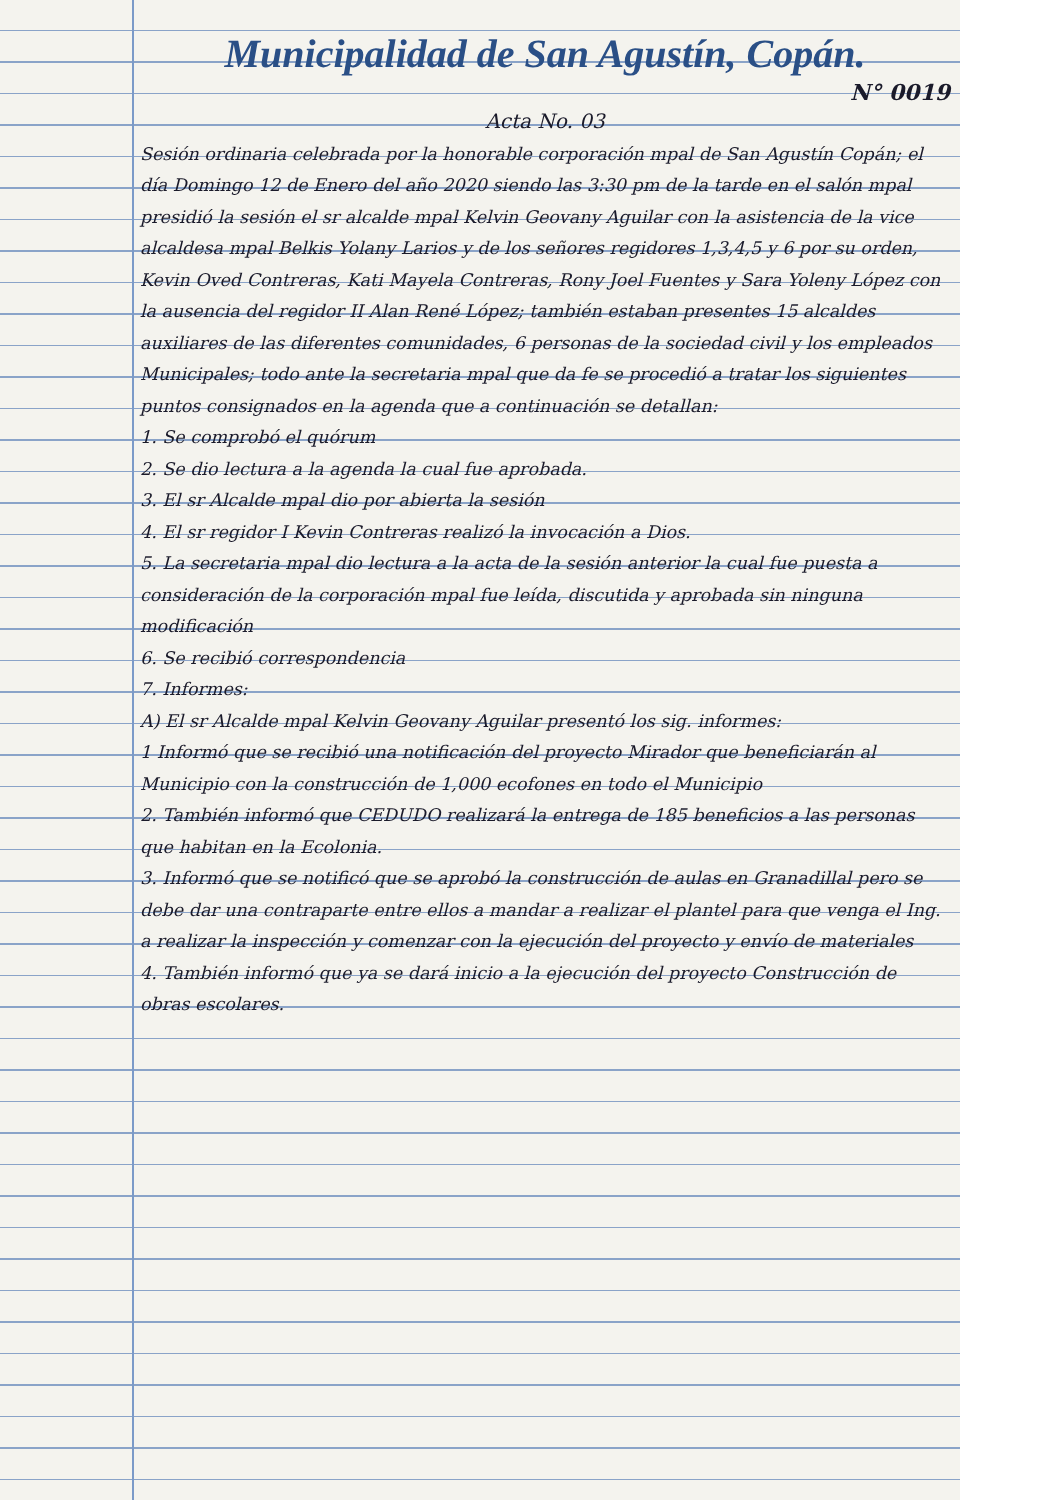Municipalidad de San Agustín, Copán.
N° 0019
Acta No. 03
Sesión ordinaria celebrada por la honorable corporación mpal de San Agustín Copán; el día Domingo 12 de Enero del año 2020 siendo las 3:30 pm de la tarde en el salón mpal presidió la sesión el sr alcalde mpal Kelvin Geovany Aguilar con la asistencia de la vice alcaldesa mpal Belkis Yolany Larios y de los señores regidores 1,3,4,5 y 6 por su orden, Kevin Oved Contreras, Kati Mayela Contreras, Rony Joel Fuentes y Sara Yoleny López con la ausencia del regidor II Alan René López; también estaban presentes 15 alcaldes auxiliares de las diferentes comunidades, 6 personas de la sociedad civil y los empleados Municipales; todo ante la secretaria mpal que da fe se procedió a tratar los siguientes puntos consignados en la agenda que a continuación se detallan:
1. Se comprobó el quórum
2. Se dio lectura a la agenda la cual fue aprobada.
3. El sr Alcalde mpal dio por abierta la sesión
4. El sr regidor I Kevin Contreras realizó la invocación a Dios.
5. La secretaria mpal dio lectura a la acta de la sesión anterior la cual fue puesta a consideración de la corporación mpal fue leída, discutida y aprobada sin ninguna modificación
6. Se recibió correspondencia
7. Informes:
A) El sr Alcalde mpal Kelvin Geovany Aguilar presentó los sig. informes:
1 Informó que se recibió una notificación del proyecto Mirador que beneficiarán al Municipio con la construcción de 1,000 ecofones en todo el Municipio
2. También informó que CEDUDO realizará la entrega de 185 beneficios a las personas que habitan en la Ecolonia.
3. Informó que se notificó que se aprobó la construcción de aulas en Granadillal pero se debe dar una contraparte entre ellos a mandar a realizar el plantel para que venga el Ing. a realizar la inspección y comenzar con la ejecución del proyecto y envío de materiales
4. También informó que ya se dará inicio a la ejecución del proyecto Construcción de obras escolares.